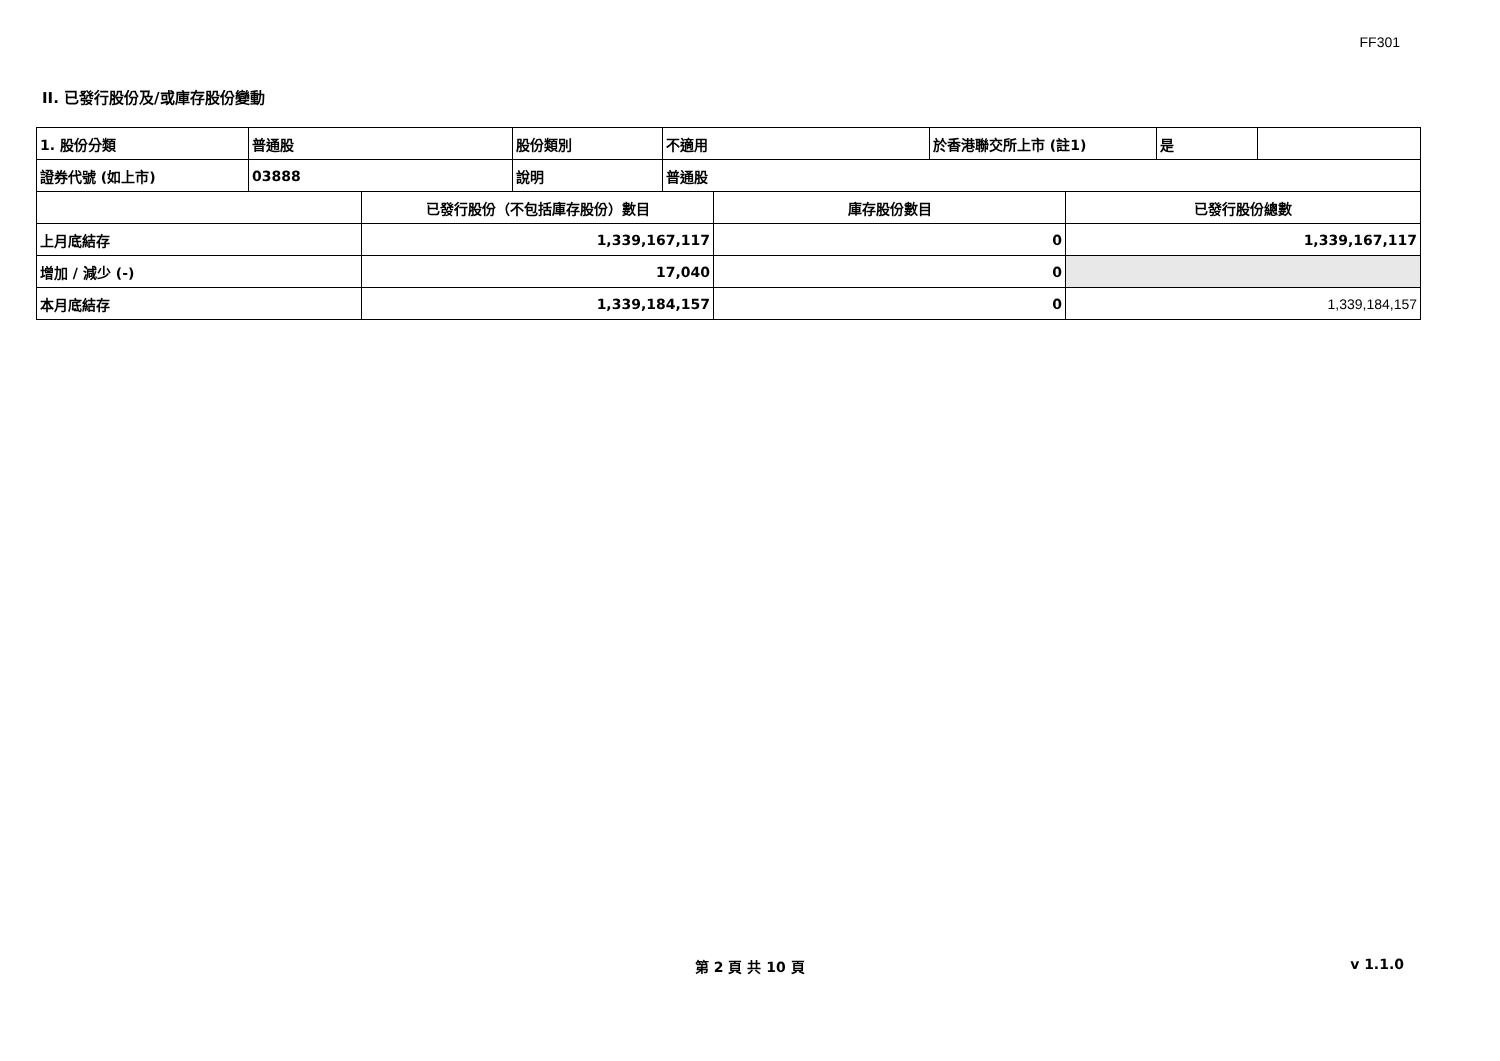FF301
II. 已發行股份及/或庫存股份變動
| 1. 股份分類 | 普通股 | 股份類別 | 不適用 | 於香港聯交所上市 (註1) | 是 | |
| 證券代號 (如上市) | 03888 | 說明 | 普通股 | | | |
| | 已發行股份（不包括庫存股份）數目 | 庫存股份數目 | 已發行股份總數 |
| --- | --- | --- | --- |
| 上月底結存 | 1,339,167,117 | 0 | 1,339,167,117 |
| 增加 / 減少 (-) | 17,040 | 0 | |
| 本月底結存 | 1,339,184,157 | 0 | 1,339,184,157 |
第 2 頁 共 10 頁 v 1.1.0